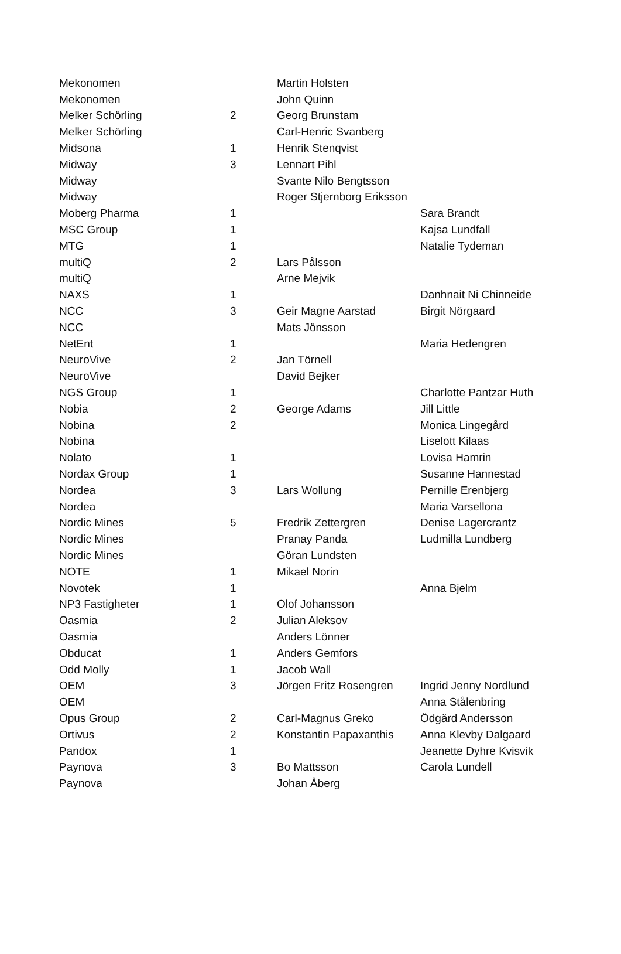| Mekonomen | | Martin Holsten | |
| Mekonomen | | John Quinn | |
| Melker Schörling | 2 | Georg Brunstam | |
| Melker Schörling | | Carl-Henric Svanberg | |
| Midsona | 1 | Henrik Stenqvist | |
| Midway | 3 | Lennart Pihl | |
| Midway | | Svante Nilo Bengtsson | |
| Midway | | Roger Stjernborg Eriksson | |
| Moberg Pharma | 1 | | Sara Brandt |
| MSC Group | 1 | | Kajsa Lundfall |
| MTG | 1 | | Natalie Tydeman |
| multiQ | 2 | Lars Pålsson | |
| multiQ | | Arne Mejvik | |
| NAXS | 1 | | Danhnait Ni Chinneide |
| NCC | 3 | Geir Magne Aarstad | Birgit Nörgaard |
| NCC | | Mats Jönsson | |
| NetEnt | 1 | | Maria Hedengren |
| NeuroVive | 2 | Jan Törnell | |
| NeuroVive | | David Bejker | |
| NGS Group | 1 | | Charlotte Pantzar Huth |
| Nobia | 2 | George Adams | Jill Little |
| Nobina | 2 | | Monica Lingegård |
| Nobina | | | Liselott Kilaas |
| Nolato | 1 | | Lovisa Hamrin |
| Nordax Group | 1 | | Susanne Hannestad |
| Nordea | 3 | Lars Wollung | Pernille Erenbjerg |
| Nordea | | | Maria Varsellona |
| Nordic Mines | 5 | Fredrik Zettergren | Denise Lagercrantz |
| Nordic Mines | | Pranay Panda | Ludmilla Lundberg |
| Nordic Mines | | Göran Lundsten | |
| NOTE | 1 | Mikael Norin | |
| Novotek | 1 | | Anna Bjelm |
| NP3 Fastigheter | 1 | Olof Johansson | |
| Oasmia | 2 | Julian Aleksov | |
| Oasmia | | Anders Lönner | |
| Obducat | 1 | Anders Gemfors | |
| Odd Molly | 1 | Jacob Wall | |
| OEM | 3 | Jörgen Fritz Rosengren | Ingrid Jenny Nordlund |
| OEM | | | Anna Stålenbring |
| Opus Group | 2 | Carl-Magnus Greko | Ödgärd Andersson |
| Ortivus | 2 | Konstantin Papaxanthis | Anna Klevby Dalgaard |
| Pandox | 1 | | Jeanette Dyhre Kvisvik |
| Paynova | 3 | Bo Mattsson | Carola Lundell |
| Paynova | | Johan Åberg | |